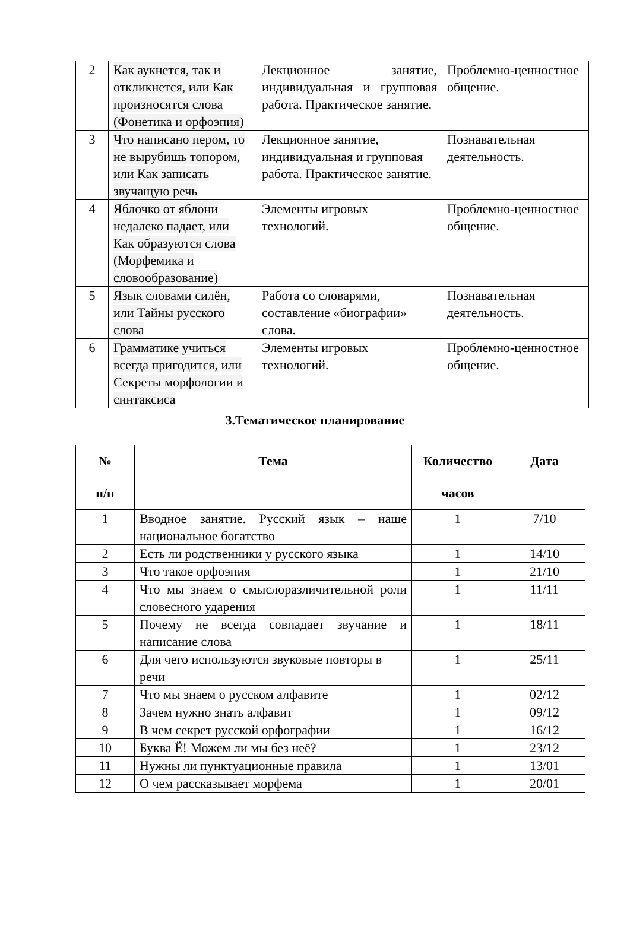| 2 | Как аукнется, так и откликнется, или Как произносятся слова (Фонетика и орфоэпия) | Лекционное занятие, индивидуальная и групповая работа. Практическое занятие. | Проблемно-ценностное общение. |
| 3 | Что написано пером, то не вырубишь топором, или Как записать звучащую речь | Лекционное занятие, индивидуальная и групповая работа. Практическое занятие. | Познавательная деятельность. |
| 4 | Яблочко от яблони недалеко падает, или Как образуются слова (Морфемика и словообразование) | Элементы игровых технологий. | Проблемно-ценностное общение. |
| 5 | Язык словами силён, или Тайны русского слова | Работа со словарями, составление «биографии» слова. | Познавательная деятельность. |
| 6 | Грамматике учиться всегда пригодится, или Секреты морфологии и синтаксиса | Элементы игровых технологий. | Проблемно-ценностное общение. |
3.Тематическое планирование
| № п/п | Тема | Количество часов | Дата |
| --- | --- | --- | --- |
| 1 | Вводное занятие. Русский язык – наше национальное богатство | 1 | 7/10 |
| 2 | Есть ли родственники у русского языка | 1 | 14/10 |
| 3 | Что такое орфоэпия | 1 | 21/10 |
| 4 | Что мы знаем о смыслоразличительной роли словесного ударения | 1 | 11/11 |
| 5 | Почему не всегда совпадает звучание и написание слова | 1 | 18/11 |
| 6 | Для чего используются звуковые повторы в речи | 1 | 25/11 |
| 7 | Что мы знаем о русском алфавите | 1 | 02/12 |
| 8 | Зачем нужно знать алфавит | 1 | 09/12 |
| 9 | В чем секрет русской орфографии | 1 | 16/12 |
| 10 | Буква Ё! Можем ли мы без неё? | 1 | 23/12 |
| 11 | Нужны ли пунктуационные правила | 1 | 13/01 |
| 12 | О чем рассказывает морфема | 1 | 20/01 |